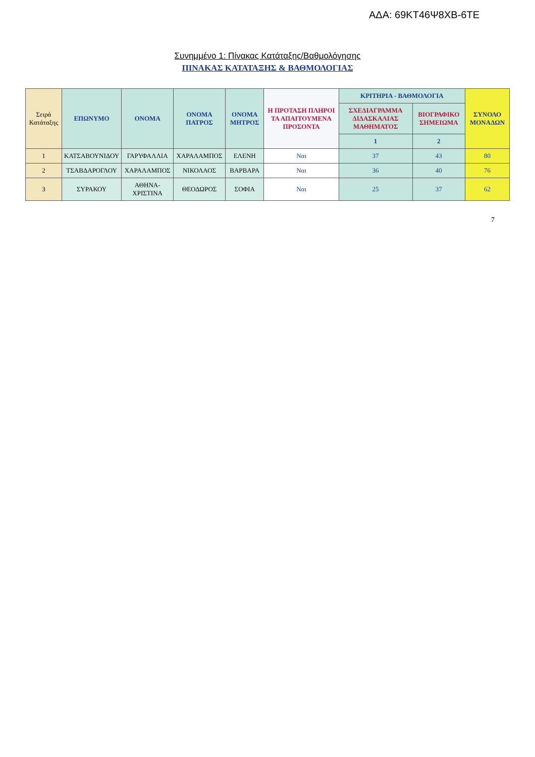ΑΔΑ: 69ΚΤ46Ψ8ΧΒ-6ΤΕ
Συνημμένο 1: Πίνακας Κατάταξης/Βαθμολόγησης
ΠΙΝΑΚΑΣ ΚΑΤΑΤΑΞΗΣ & ΒΑΘΜΟΛΟΓΙΑΣ
| Σειρά Κατάταξης | ΕΠΩΝΥΜΟ | ΟΝΟΜΑ | ΟΝΟΜΑ ΠΑΤΡΟΣ | ΟΝΟΜΑ ΜΗΤΡΟΣ | Η ΠΡΟΤΑΣΗ ΠΛΗΡΟΙ ΤΑ ΑΠΑΙΤΟΥΜΕΝΑ ΠΡΟΣΟΝΤΑ | ΚΡΙΤΗΡΙΑ - ΒΑΘΜΟΛΟΓΙΑ | | ΣΥΝΟΛΟ ΜΟΝΑΔΩΝ |
| --- | --- | --- | --- | --- | --- | --- | --- | --- |
| | | | | | | ΣΧΕΔΙΑΓΡΑΜΜΑ ΔΙΔΑΣΚΑΛΙΑΣ ΜΑΘΗΜΑΤΟΣ | ΒΙΟΓΡΑΦΙΚΟ ΣΗΜΕΙΩΜΑ | |
| | | | | | | 1 | 2 | |
| 1 | ΚΑΤΣΑΒΟΥΝΙΔΟΥ | ΓΑΡΥΦΑΛΛΙΑ | ΧΑΡΑΛΑΜΠΟΣ | ΕΛΕΝΗ | Ναι | 37 | 43 | 80 |
| 2 | ΤΣΑΒΔΑΡΟΓΛΟΥ | ΧΑΡΑΛΑΜΠΟΣ | ΝΙΚΟΛΑΟΣ | ΒΑΡΒΑΡΑ | Ναι | 36 | 40 | 76 |
| 3 | ΣΥΡΑΚΟΥ | ΑΘΗΝΑ-ΧΡΙΣΤΙΝΑ | ΘΕΟΔΩΡΟΣ | ΣΟΦΙΑ | Ναι | 25 | 37 | 62 |
7